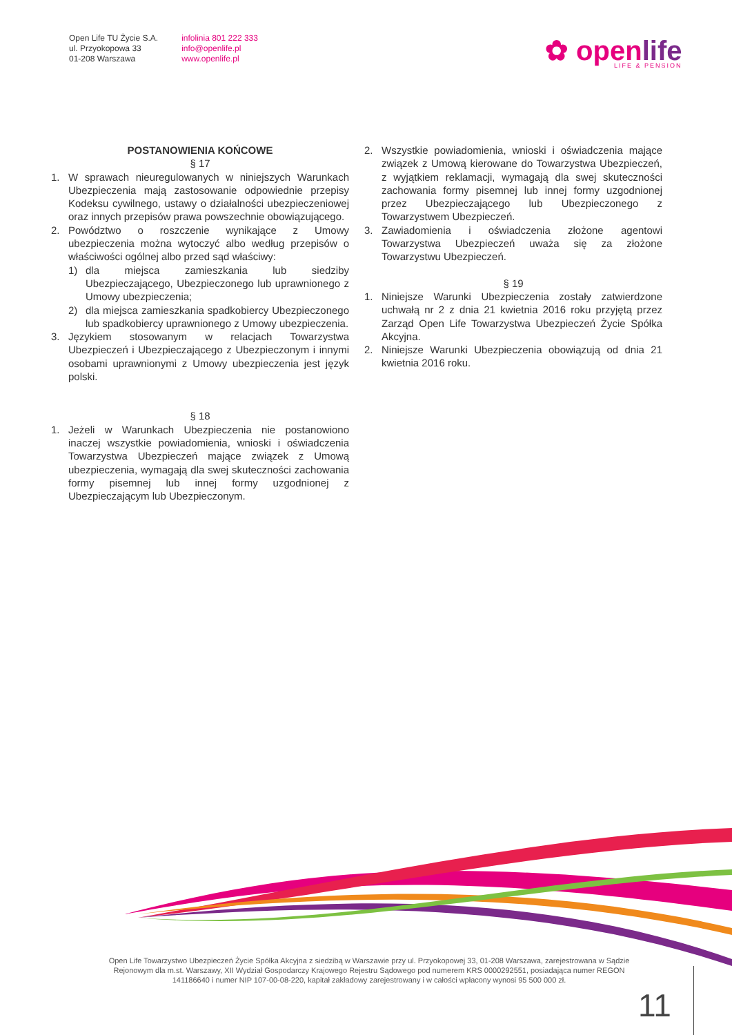Open Life TU Życie S.A.
ul. Przyokopowa 33
01-208 Warszawa
infolinia 801 222 333
info@openlife.pl
www.openlife.pl
✿ openlife
LIFE & PENSION
POSTANOWIENIA KOŃCOWE
§ 17
1. W sprawach nieuregulowanych w niniejszych Warunkach Ubezpieczenia mają zastosowanie odpowiednie przepisy Kodeksu cywilnego, ustawy o działalności ubezpieczeniowej oraz innych przepisów prawa powszechnie obowiązującego.
2. Powództwo o roszczenie wynikające z Umowy ubezpieczenia można wytoczyć albo według przepisów o właściwości ogólnej albo przed sąd właściwy:
1) dla miejsca zamieszkania lub siedziby Ubezpieczającego, Ubezpieczonego lub uprawnionego z Umowy ubezpieczenia;
2) dla miejsca zamieszkania spadkobiercy Ubezpieczonego lub spadkobiercy uprawnionego z Umowy ubezpieczenia.
3. Językiem stosowanym w relacjach Towarzystwa Ubezpieczeń i Ubezpieczającego z Ubezpieczonym i innymi osobami uprawnionymi z Umowy ubezpieczenia jest język polski.
§ 18
1. Jeżeli w Warunkach Ubezpieczenia nie postanowiono inaczej wszystkie powiadomienia, wnioski i oświadczenia Towarzystwa Ubezpieczeń mające związek z Umową ubezpieczenia, wymagają dla swej skuteczności zachowania formy pisemnej lub innej formy uzgodnionej z Ubezpieczającym lub Ubezpieczonym.
2. Wszystkie powiadomienia, wnioski i oświadczenia mające związek z Umową kierowane do Towarzystwa Ubezpieczeń, z wyjątkiem reklamacji, wymagają dla swej skuteczności zachowania formy pisemnej lub innej formy uzgodnionej przez Ubezpieczającego lub Ubezpieczonego z Towarzystwem Ubezpieczeń.
3. Zawiadomienia i oświadczenia złożone agentowi Towarzystwa Ubezpieczeń uważa się za złożone Towarzystwu Ubezpieczeń.
§ 19
1. Niniejsze Warunki Ubezpieczenia zostały zatwierdzone uchwałą nr 2 z dnia 21 kwietnia 2016 roku przyjętą przez Zarząd Open Life Towarzystwa Ubezpieczeń Życie Spółka Akcyjna.
2. Niniejsze Warunki Ubezpieczenia obowiązują od dnia 21 kwietnia 2016 roku.
Open Life Towarzystwo Ubezpieczeń Życie Spółka Akcyjna z siedzibą w Warszawie przy ul. Przyokopowej 33, 01-208 Warszawa, zarejestrowana w Sądzie Rejonowym dla m.st. Warszawy, XII Wydział Gospodarczy Krajowego Rejestru Sądowego pod numerem KRS 0000292551, posiadająca numer REGON 141186640 i numer NIP 107-00-08-220, kapitał zakładowy zarejestrowany i w całości wpłacony wynosi 95 500 000 zł.
11